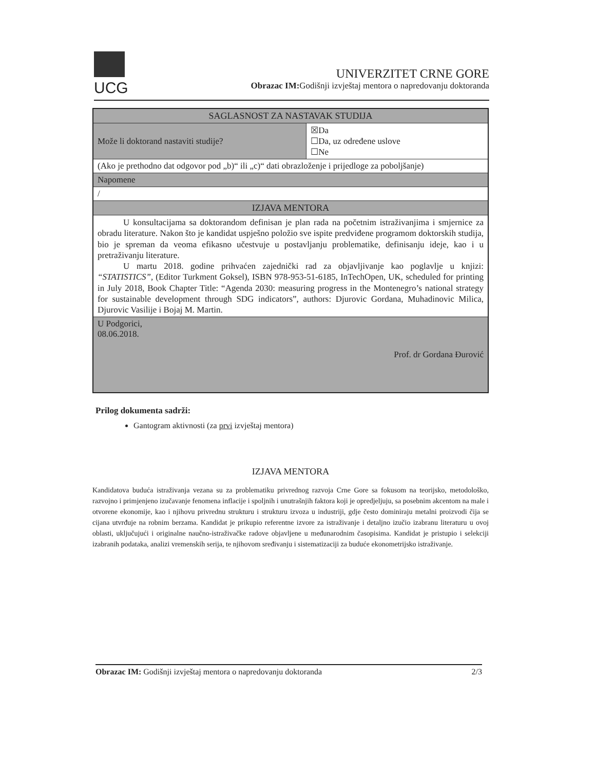UCG
UNIVERZITET CRNE GORE
Obrazac IM: Godišnji izvještaj mentora o napredovanju doktoranda
| SAGLASNOST ZA NASTAVAK STUDIJA | |
| Može li doktorand nastaviti studije? | ☒Da ☐Da, uz određene uslove ☐Ne |
| (Ako je prethodno dat odgovor pod „b)“ ili „c)“ dati obrazloženje i prijedloge za poboljšanje) | |
| Napomene | |
| / | |
| IZJAVA MENTORA | |
| U konsultacijama sa doktorandom definisan je plan rada na početnim istraživanjima i smjernice za obradu literature. Nakon što je kandidat uspješno položio sve ispite predviđene programom doktorskih studija, bio je spreman da veoma efikasno učestvuje u postavljanju problematike, definisanju ideje, kao i u pretraživanju literature. U martu 2018. godine prihvaćen zajednički rad za objavljivanje kao poglavlje u knjizi: “STATISTICS”, (Editor Turkment Goksel), ISBN 978-953-51-6185, InTechOpen, UK, scheduled for printing in July 2018, Book Chapter Title: “Agenda 2030: measuring progress in the Montenegro’s national strategy for sustainable development through SDG indicators”, authors: Djurovic Gordana, Muhadinovic Milica, Djurovic Vasilije i Bojaj M. Martin. | |
| U Podgorici, 08.06.2018. Prof. dr Gordana Đurović | |
Prilog dokumenta sadrži:
Gantogram aktivnosti (za prvi izvještaj mentora)
IZJAVA MENTORA
Kandidatova buduća istraživanja vezana su za problematiku privrednog razvoja Crne Gore sa fokusom na teorijsko, metodološko, razvojno i primjenjeno izučavanje fenomena inflacije i spoljnih i unutrašnjih faktora koji je opredjeljuju, sa posebnim akcentom na male i otvorene ekonomije, kao i njihovu privrednu strukturu i strukturu izvoza u industriji, gdje često dominiraju metalni proizvodi čija se cijana utvrđuje na robnim berzama. Kandidat je prikupio referentne izvore za istraživanje i detaljno izučio izabranu literaturu u ovoj oblasti, uključujući i originalne naučno-istraživačke radove objavljene u međunarodnim časopisima. Kandidat je pristupio i selekciji izabranih podataka, analizi vremenskih serija, te njihovom sređivanju i sistematizaciji za buduće ekonometrijsko istraživanje.
Obrazac IM: Godišnji izvještaj mentora o napredovanju doktoranda 2/3